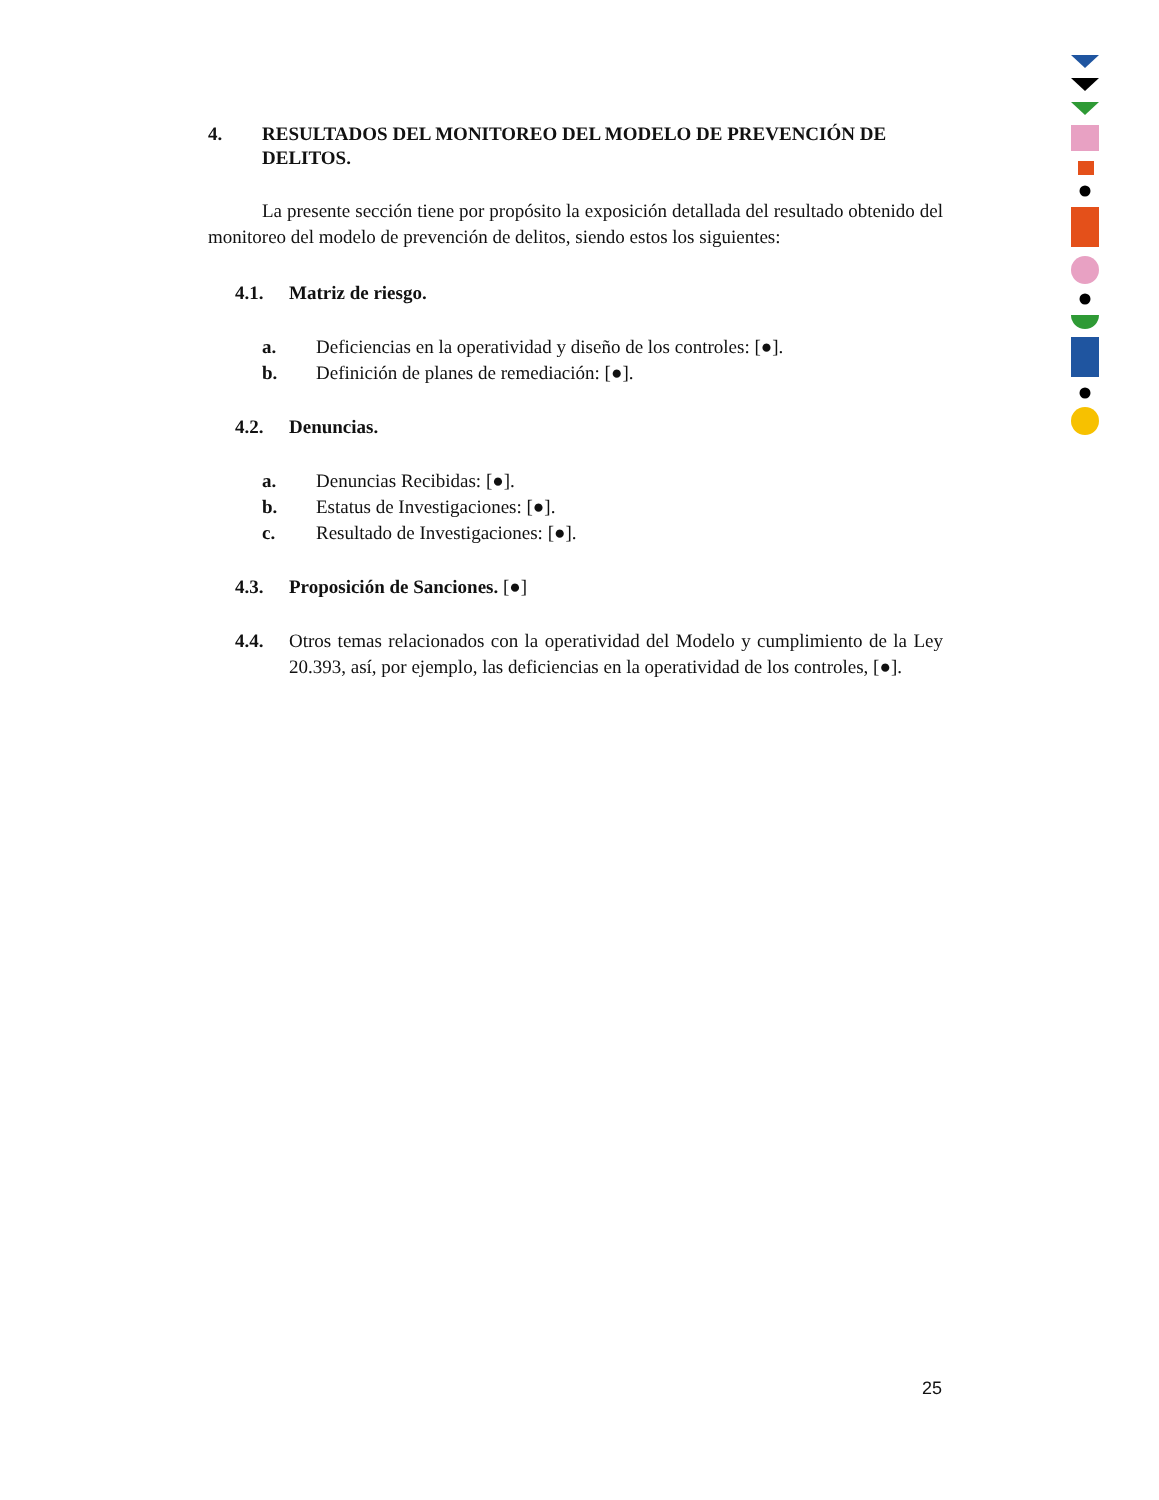4. RESULTADOS DEL MONITOREO DEL MODELO DE PREVENCIÓN DE DELITOS.
La presente sección tiene por propósito la exposición detallada del resultado obtenido del monitoreo del modelo de prevención de delitos, siendo estos los siguientes:
4.1. Matriz de riesgo.
a. Deficiencias en la operatividad y diseño de los controles: [●].
b. Definición de planes de remediación: [●].
4.2. Denuncias.
a. Denuncias Recibidas: [●].
b. Estatus de Investigaciones: [●].
c. Resultado de Investigaciones: [●].
4.3. Proposición de Sanciones. [●]
4.4. Otros temas relacionados con la operatividad del Modelo y cumplimiento de la Ley 20.393, así, por ejemplo, las deficiencias en la operatividad de los controles, [●].
25